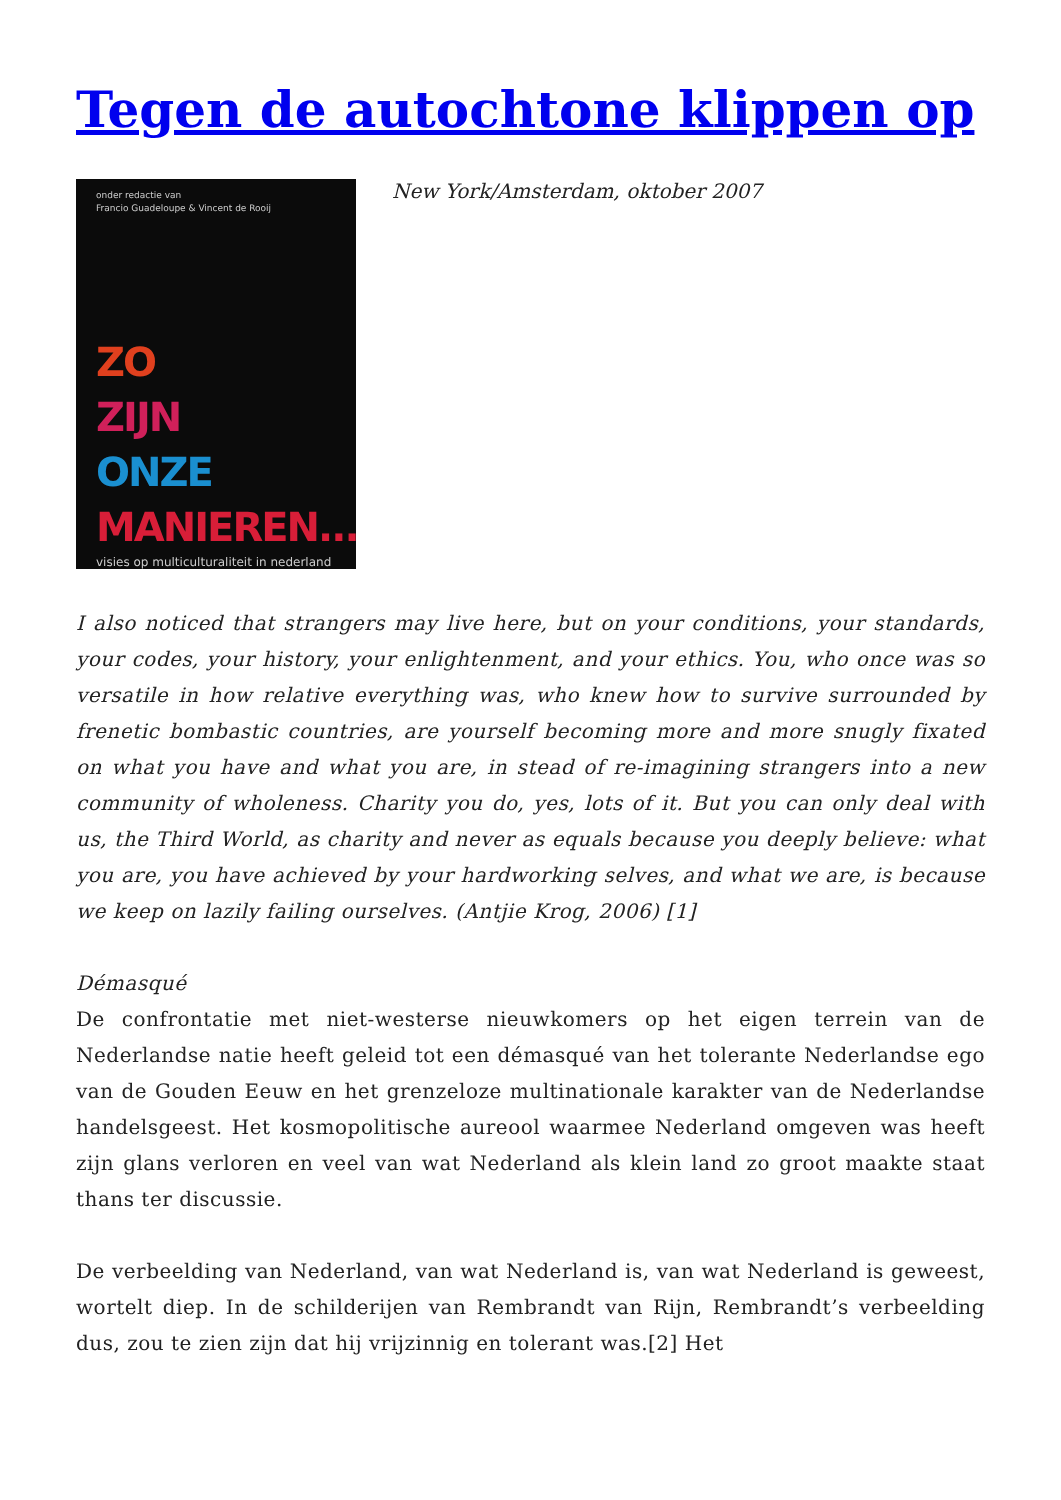Tegen de autochtone klippen op
onder redactie van
Francio Guadeloupe & Vincent de Rooij
ZO
ZIJN
ONZE
MANIEREN...
visies op multiculturaliteit in nederland
New York/Amsterdam, oktober 2007
I also noticed that strangers may live here, but on your conditions, your standards, your codes, your history, your enlightenment, and your ethics. You, who once was so versatile in how relative everything was, who knew how to survive surrounded by frenetic bombastic countries, are yourself becoming more and more snugly fixated on what you have and what you are, in stead of re-imagining strangers into a new community of wholeness. Charity you do, yes, lots of it. But you can only deal with us, the Third World, as charity and never as equals because you deeply believe: what you are, you have achieved by your hardworking selves, and what we are, is because we keep on lazily failing ourselves. (Antjie Krog, 2006) [1]
Démasqué
De confrontatie met niet-westerse nieuwkomers op het eigen terrein van de Nederlandse natie heeft geleid tot een démasqué van het tolerante Nederlandse ego van de Gouden Eeuw en het grenzeloze multinationale karakter van de Nederlandse handelsgeest. Het kosmopolitische aureool waarmee Nederland omgeven was heeft zijn glans verloren en veel van wat Nederland als klein land zo groot maakte staat thans ter discussie.
De verbeelding van Nederland, van wat Nederland is, van wat Nederland is geweest, wortelt diep. In de schilderijen van Rembrandt van Rijn, Rembrandt’s verbeelding dus, zou te zien zijn dat hij vrijzinnig en tolerant was.[2] Het